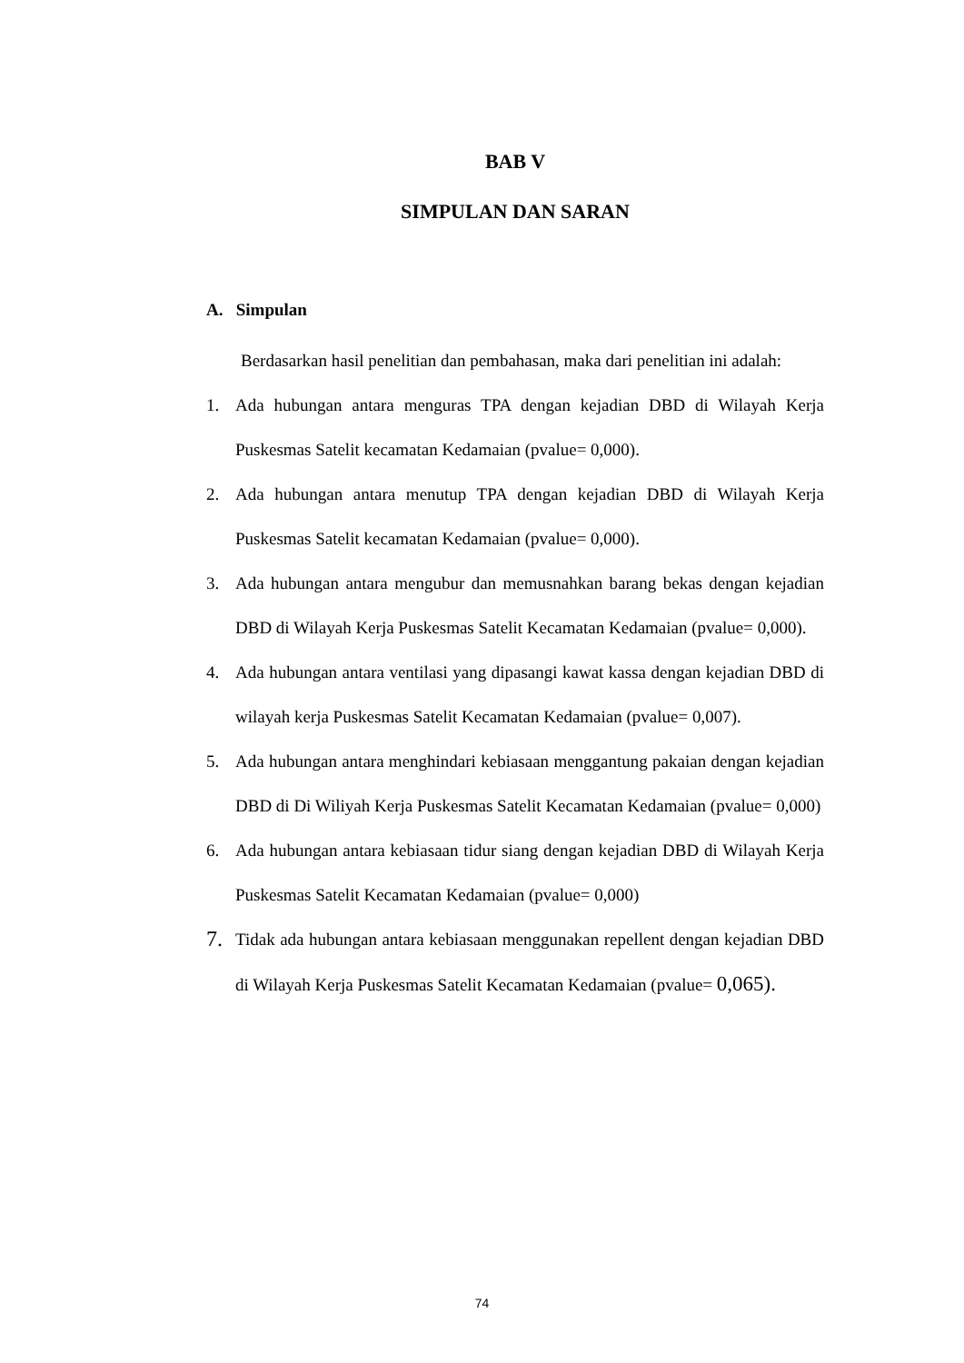BAB V
SIMPULAN DAN SARAN
A. Simpulan
Berdasarkan hasil penelitian dan pembahasan, maka dari penelitian ini adalah:
1. Ada hubungan antara menguras TPA dengan kejadian DBD di Wilayah Kerja Puskesmas Satelit kecamatan Kedamaian (pvalue= 0,000).
2. Ada hubungan antara menutup TPA dengan kejadian DBD di Wilayah Kerja Puskesmas Satelit kecamatan Kedamaian (pvalue= 0,000).
3. Ada hubungan antara mengubur dan memusnahkan barang bekas dengan kejadian DBD di Wilayah Kerja Puskesmas Satelit Kecamatan Kedamaian (pvalue= 0,000).
4. Ada hubungan antara ventilasi yang dipasangi kawat kassa dengan kejadian DBD di wilayah kerja Puskesmas Satelit Kecamatan Kedamaian (pvalue= 0,007).
5. Ada hubungan antara menghindari kebiasaan menggantung pakaian dengan kejadian DBD di Di Wiliyah Kerja Puskesmas Satelit Kecamatan Kedamaian (pvalue= 0,000)
6. Ada hubungan antara kebiasaan tidur siang dengan kejadian DBD di Wilayah Kerja Puskesmas Satelit Kecamatan Kedamaian (pvalue= 0,000)
7. Tidak ada hubungan antara kebiasaan menggunakan repellent dengan kejadian DBD di Wilayah Kerja Puskesmas Satelit Kecamatan Kedamaian (pvalue= 0,065).
74